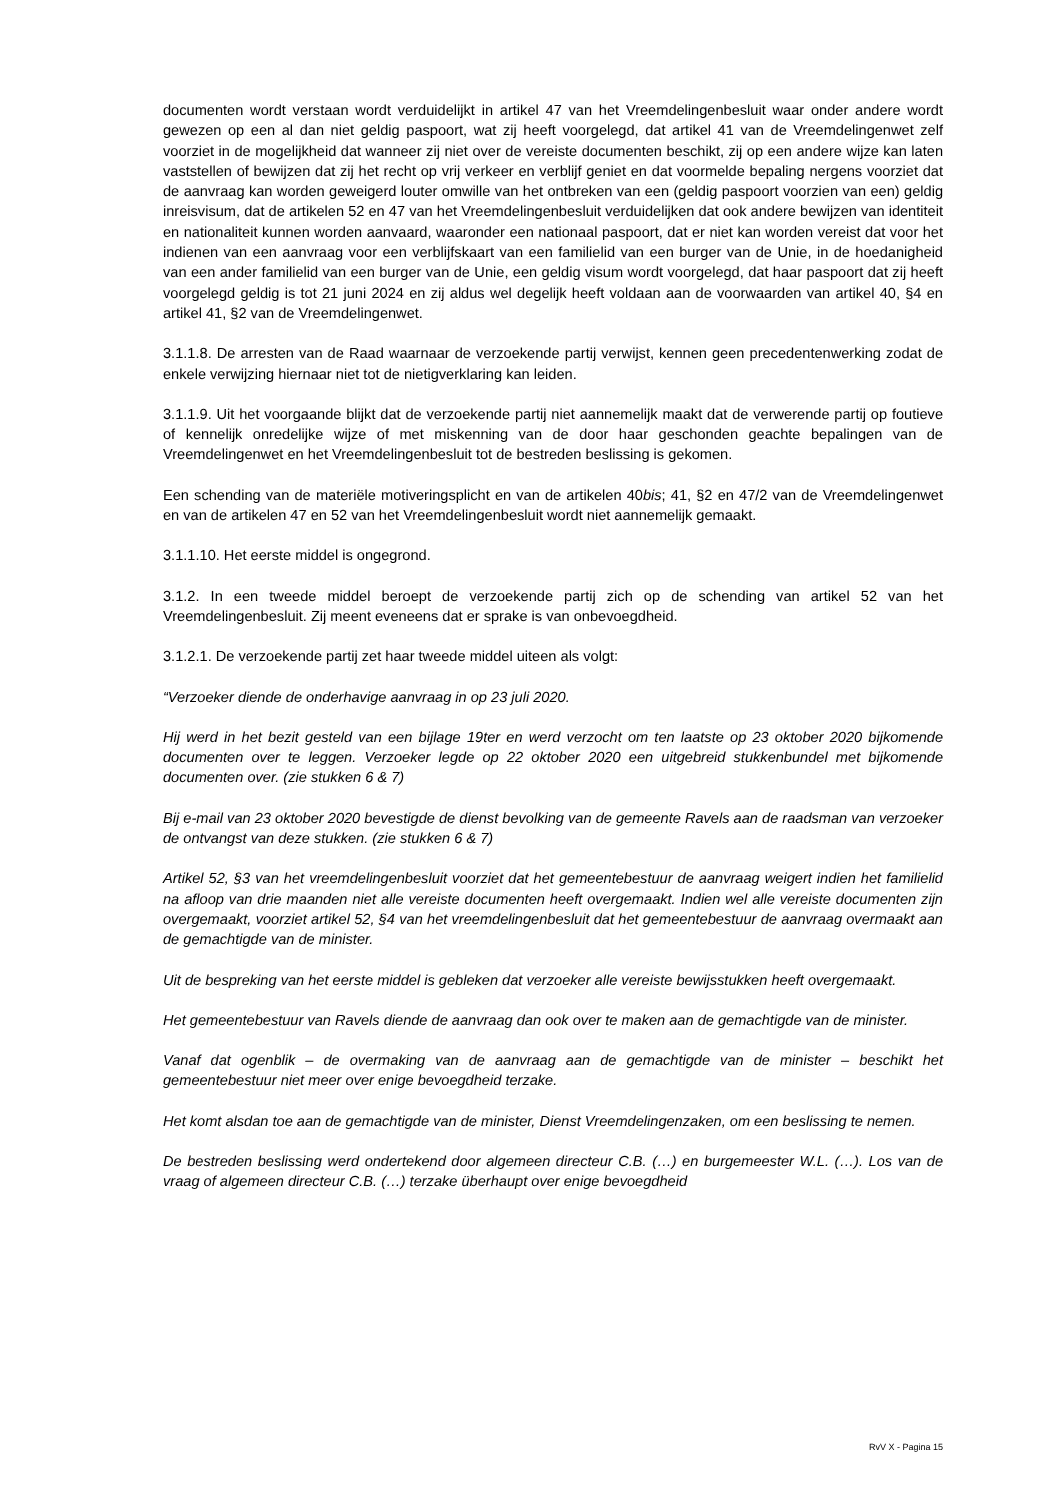documenten wordt verstaan wordt verduidelijkt in artikel 47 van het Vreemdelingenbesluit waar onder andere wordt gewezen op een al dan niet geldig paspoort, wat zij heeft voorgelegd, dat artikel 41 van de Vreemdelingenwet zelf voorziet in de mogelijkheid dat wanneer zij niet over de vereiste documenten beschikt, zij op een andere wijze kan laten vaststellen of bewijzen dat zij het recht op vrij verkeer en verblijf geniet en dat voormelde bepaling nergens voorziet dat de aanvraag kan worden geweigerd louter omwille van het ontbreken van een (geldig paspoort voorzien van een) geldig inreisvisum, dat de artikelen 52 en 47 van het Vreemdelingenbesluit verduidelijken dat ook andere bewijzen van identiteit en nationaliteit kunnen worden aanvaard, waaronder een nationaal paspoort, dat er niet kan worden vereist dat voor het indienen van een aanvraag voor een verblijfskaart van een familielid van een burger van de Unie, in de hoedanigheid van een ander familielid van een burger van de Unie, een geldig visum wordt voorgelegd, dat haar paspoort dat zij heeft voorgelegd geldig is tot 21 juni 2024 en zij aldus wel degelijk heeft voldaan aan de voorwaarden van artikel 40, §4 en artikel 41, §2 van de Vreemdelingenwet.
3.1.1.8. De arresten van de Raad waarnaar de verzoekende partij verwijst, kennen geen precedentenwerking zodat de enkele verwijzing hiernaar niet tot de nietigverklaring kan leiden.
3.1.1.9. Uit het voorgaande blijkt dat de verzoekende partij niet aannemelijk maakt dat de verwerende partij op foutieve of kennelijk onredelijke wijze of met miskenning van de door haar geschonden geachte bepalingen van de Vreemdelingenwet en het Vreemdelingenbesluit tot de bestreden beslissing is gekomen.
Een schending van de materiële motiveringsplicht en van de artikelen 40bis; 41, §2 en 47/2 van de Vreemdelingenwet en van de artikelen 47 en 52 van het Vreemdelingenbesluit wordt niet aannemelijk gemaakt.
3.1.1.10. Het eerste middel is ongegrond.
3.1.2. In een tweede middel beroept de verzoekende partij zich op de schending van artikel 52 van het Vreemdelingenbesluit. Zij meent eveneens dat er sprake is van onbevoegdheid.
3.1.2.1. De verzoekende partij zet haar tweede middel uiteen als volgt:
“Verzoeker diende de onderhavige aanvraag in op 23 juli 2020.
Hij werd in het bezit gesteld van een bijlage 19ter en werd verzocht om ten laatste op 23 oktober 2020 bijkomende documenten over te leggen. Verzoeker legde op 22 oktober 2020 een uitgebreid stukkenbundel met bijkomende documenten over. (zie stukken 6 & 7)
Bij e-mail van 23 oktober 2020 bevestigde de dienst bevolking van de gemeente Ravels aan de raadsman van verzoeker de ontvangst van deze stukken. (zie stukken 6 & 7)
Artikel 52, §3 van het vreemdelingenbesluit voorziet dat het gemeentebestuur de aanvraag weigert indien het familielid na afloop van drie maanden niet alle vereiste documenten heeft overgemaakt. Indien wel alle vereiste documenten zijn overgemaakt, voorziet artikel 52, §4 van het vreemdelingenbesluit dat het gemeentebestuur de aanvraag overmaakt aan de gemachtigde van de minister.
Uit de bespreking van het eerste middel is gebleken dat verzoeker alle vereiste bewijsstukken heeft overgemaakt.
Het gemeentebestuur van Ravels diende de aanvraag dan ook over te maken aan de gemachtigde van de minister.
Vanaf dat ogenblik – de overmaking van de aanvraag aan de gemachtigde van de minister – beschikt het gemeentebestuur niet meer over enige bevoegdheid terzake.
Het komt alsdan toe aan de gemachtigde van de minister, Dienst Vreemdelingenzaken, om een beslissing te nemen.
De bestreden beslissing werd ondertekend door algemeen directeur C.B. (…) en burgemeester W.L. (…). Los van de vraag of algemeen directeur C.B. (…) terzake überhaupt over enige bevoegdheid
RvV X - Pagina 15